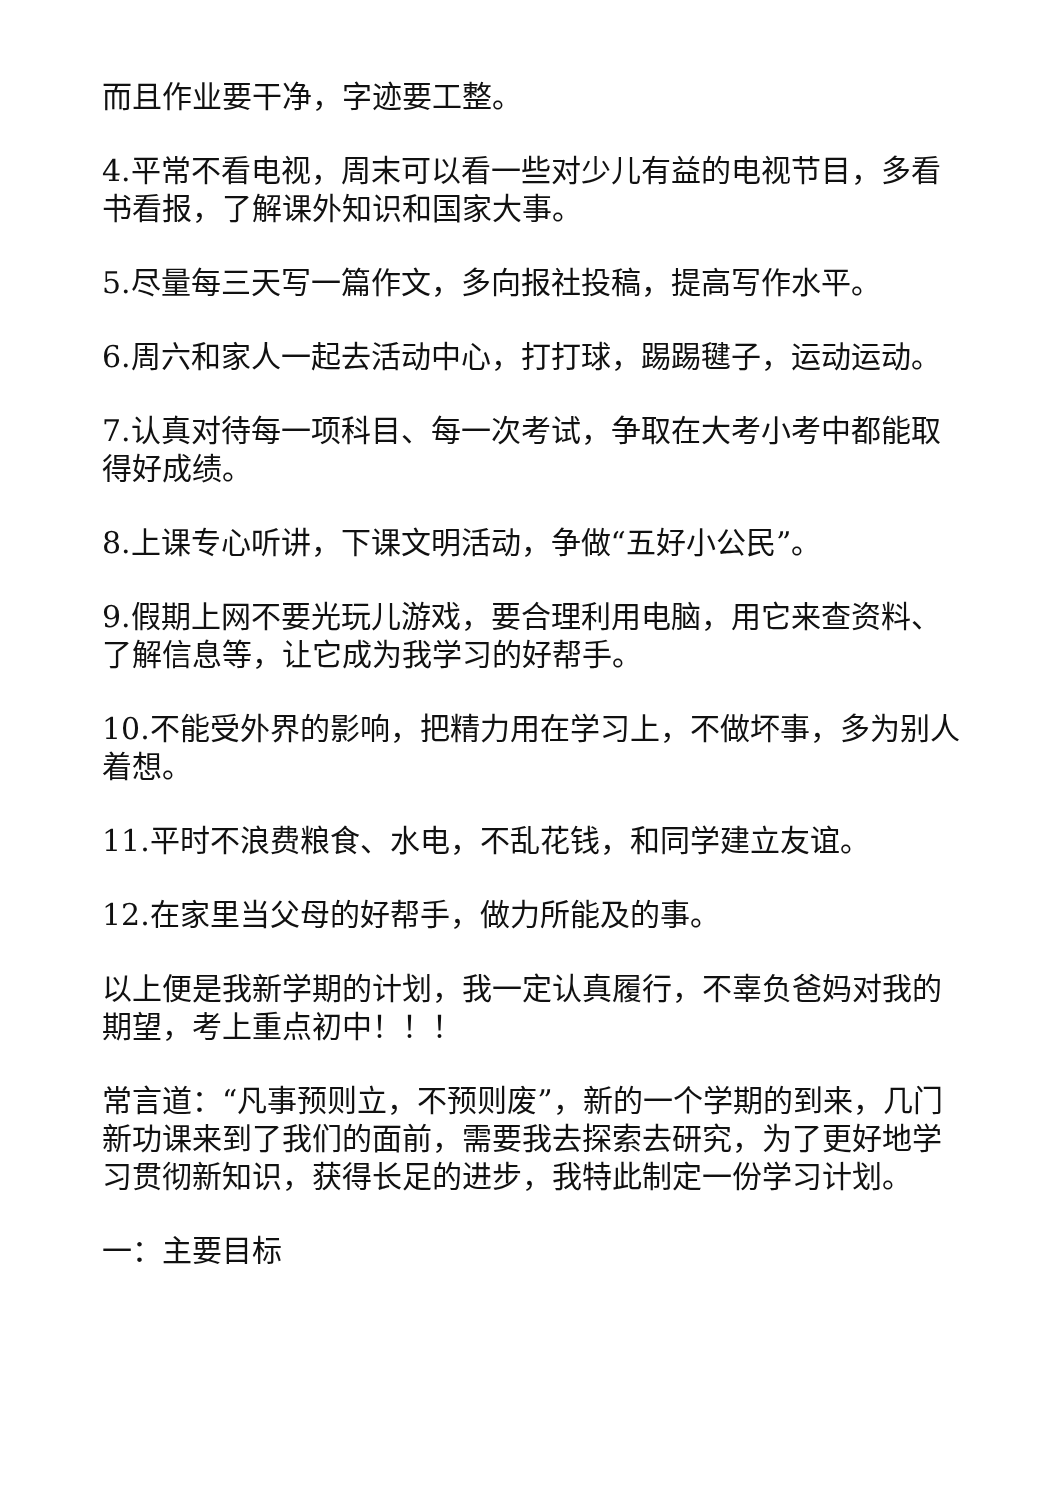而且作业要干净，字迹要工整。
4.平常不看电视，周末可以看一些对少儿有益的电视节目，多看书看报，了解课外知识和国家大事。
5.尽量每三天写一篇作文，多向报社投稿，提高写作水平。
6.周六和家人一起去活动中心，打打球，踢踢毽子，运动运动。
7.认真对待每一项科目、每一次考试，争取在大考小考中都能取得好成绩。
8.上课专心听讲，下课文明活动，争做“五好小公民”。
9.假期上网不要光玩儿游戏，要合理利用电脑，用它来查资料、了解信息等，让它成为我学习的好帮手。
10.不能受外界的影响，把精力用在学习上，不做坏事，多为别人着想。
11.平时不浪费粮食、水电，不乱花钱，和同学建立友谊。
12.在家里当父母的好帮手，做力所能及的事。
以上便是我新学期的计划，我一定认真履行，不辜负爸妈对我的期望，考上重点初中！！！
常言道：“凡事预则立，不预则废”，新的一个学期的到来，几门新功课来到了我们的面前，需要我去探索去研究，为了更好地学习贯彻新知识，获得长足的进步，我特此制定一份学习计划。
一：主要目标